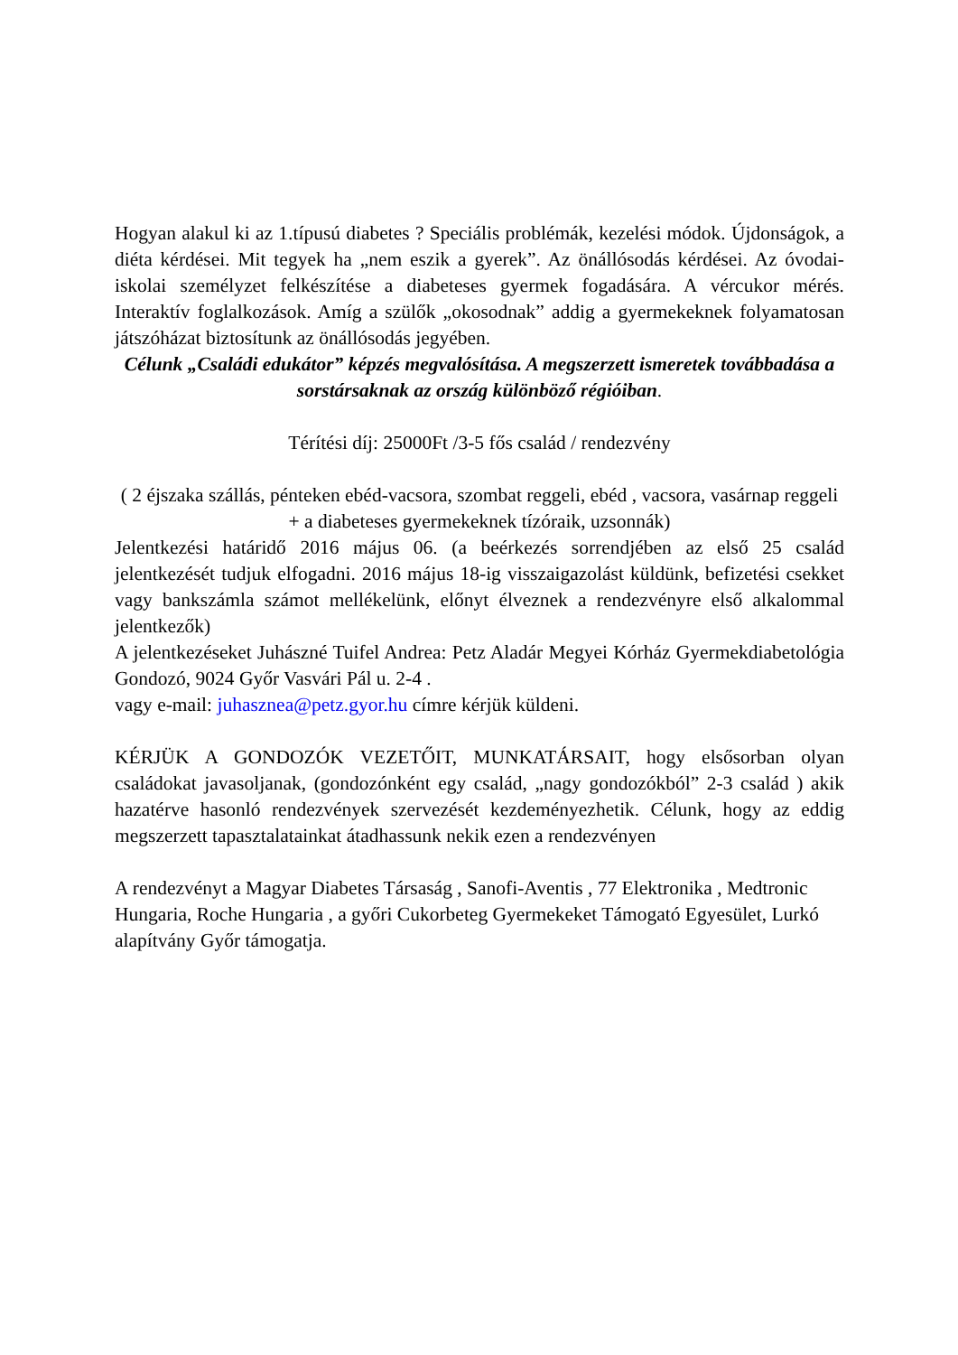Hogyan alakul ki az 1.típusú diabetes ? Speciális problémák, kezelési módok. Újdonságok, a diéta kérdései. Mit tegyek ha „nem eszik a gyerek”. Az önállósodás kérdései. Az óvodai-iskolai személyzet felkészítése a diabeteses gyermek fogadására. A vércukor mérés. Interaktív foglalkozások. Amíg a szülők „okosodnak” addig a gyermekeknek folyamatosan játszóházat biztosítunk az önállósodás jegyében.
Célunk „Családi edukátor” képzés megvalósítása. A megszerzett ismeretek továbbadása a sorstársaknak az ország különböző régióiban.
Térítési díj: 25000Ft /3-5 fős család / rendezvény
( 2 éjszaka szállás, pénteken ebéd-vacsora, szombat reggeli, ebéd , vacsora, vasárnap reggeli + a diabeteses gyermekeknek tízóraik, uzsonnák)
Jelentkezési határidő 2016 május 06. (a beérkezés sorrendjében az első 25 család jelentkezését tudjuk elfogadni. 2016 május 18-ig visszaigazolást küldünk, befizetési csekket vagy bankszámla számot mellékelünk, előnyt élveznek a rendezvényre első alkalommal jelentkezők)
A jelentkezéseket Juhászné Tuifel Andrea: Petz Aladár Megyei Kórház Gyermekdiabetológia Gondozó, 9024 Győr Vasvári Pál u. 2-4 .
vagy e-mail: juhasznea@petz.gyor.hu címre kérjük küldeni.
KÉRJÜK A GONDOZÓK VEZETŐIT, MUNKATÁRSAIT, hogy elsősorban olyan családokat javasoljanak, (gondozónként egy család, „nagy gondozókból” 2-3 család ) akik hazatérve hasonló rendezvények szervezését kezdeményezhetik. Célunk, hogy az eddig megszerzett tapasztalatainkat átadhassunk nekik ezen a rendezvényen
A rendezvényt a Magyar Diabetes Társaság , Sanofi-Aventis , 77 Elektronika , Medtronic Hungaria, Roche Hungaria , a győri Cukorbeteg Gyermekeket Támogató Egyesület, Lurkó alapítvány Győr támogatja.